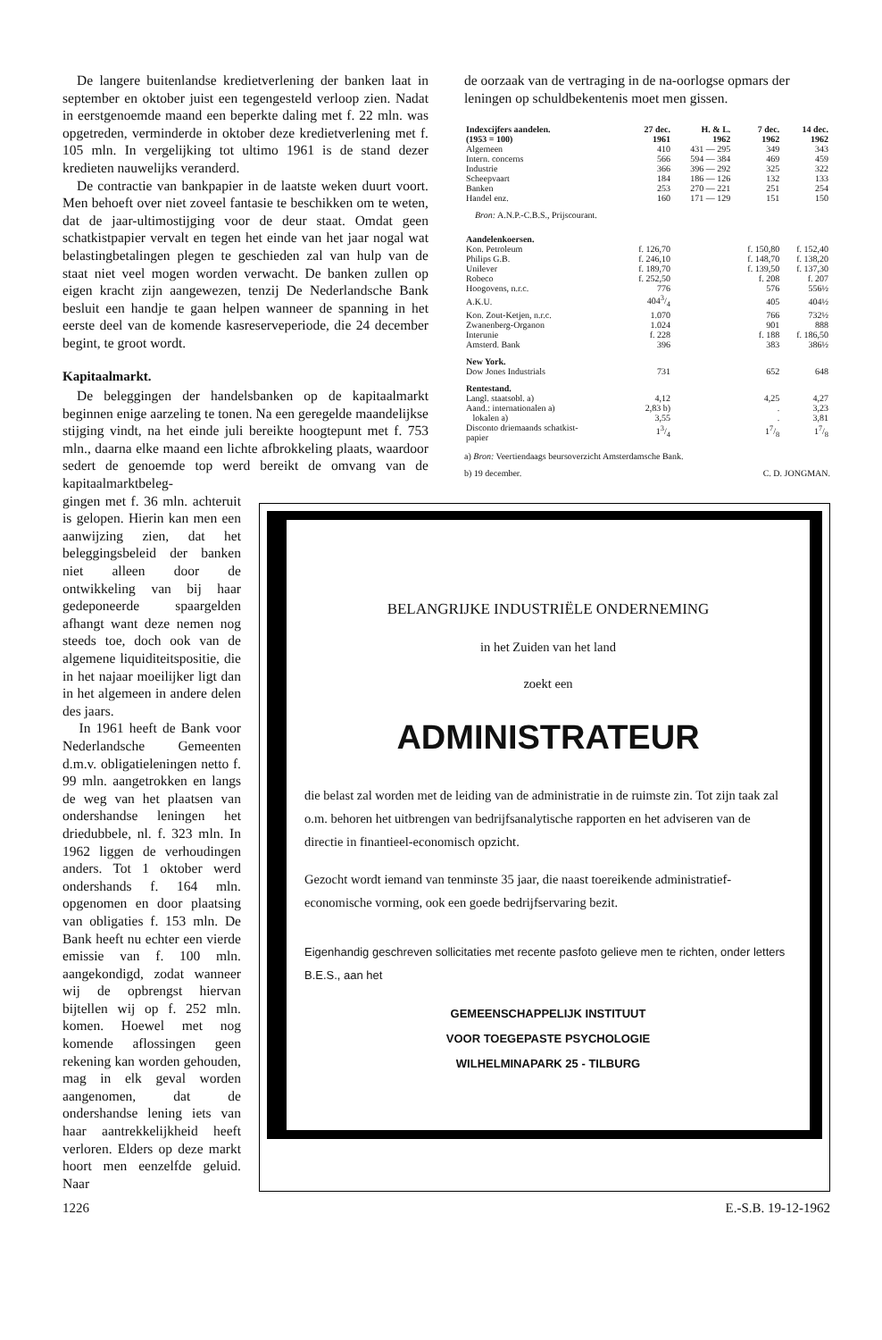De langere buitenlandse kredietverlening der banken laat in september en oktober juist een tegengesteld verloop zien. Nadat in eerstgenoemde maand een beperkte daling met f. 22 mln. was opgetreden, verminderde in oktober deze kredietverlening met f. 105 mln. In vergelijking tot ultimo 1961 is de stand dezer kredieten nauwelijks veranderd.
De contractie van bankpapier in de laatste weken duurt voort. Men behoeft over niet zoveel fantasie te beschikken om te weten, dat de jaar-ultimostijging voor de deur staat. Omdat geen schatkistpapier vervalt en tegen het einde van het jaar nogal wat belastingbetalingen plegen te geschieden zal van hulp van de staat niet veel mogen worden verwacht. De banken zullen op eigen kracht zijn aangewezen, tenzij De Nederlandsche Bank besluit een handje te gaan helpen wanneer de spanning in het eerste deel van de komende kasreserveperiode, die 24 december begint, te groot wordt.
Kapitaalmarkt.
De beleggingen der handelsbanken op de kapitaalmarkt beginnen enige aarzeling te tonen. Na een geregelde maandelijkse stijging vindt, na het einde juli bereikte hoogtepunt met f. 753 mln., daarna elke maand een lichte afbrokkeling plaats, waardoor sedert de genoemde top werd bereikt de omvang van de kapitaalmarktbeleg-
de oorzaak van de vertraging in de na-oorlogse opmars der leningen op schuldbekentenis moet men gissen.
| Indexcijfers aandelen. (1953 = 100) | 27 dec. 1961 | H. & L. 1962 | 7 dec. 1962 | 14 dec. 1962 |
| --- | --- | --- | --- | --- |
| Algemeen | 410 | 431 — 295 | 349 | 343 |
| Intern. concerns | 566 | 594 — 384 | 469 | 459 |
| Industrie | 366 | 396 — 292 | 325 | 322 |
| Scheepvaart | 184 | 186 — 126 | 132 | 133 |
| Banken | 253 | 270 — 221 | 251 | 254 |
| Handel enz. | 160 | 171 — 129 | 151 | 150 |
| Bron: A.N.P.-C.B.S., Prijscourant. | | | | |
| Aandelenkoersen. | | | | |
| Kon. Petroleum | f. 126,70 | | f. 150,80 | f. 152,40 |
| Philips G.B. | f. 246,10 | | f. 148,70 | f. 138,20 |
| Unilever | f. 189,70 | | f. 139,50 | f. 137,30 |
| Robeco | f. 252,50 | | f. 208 | f. 207 |
| Hoogovens, n.r.c. | 776 | | 576 | 556½ |
| A.K.U. | 4043/4 | | 405 | 404½ |
| Kon. Zout-Ketjen, n.r.c. | 1.070 | | 766 | 732½ |
| Zwanenberg-Organon | 1.024 | | 901 | 888 |
| Interunie | f. 228 | | f. 188 | f. 186,50 |
| Amsterd. Bank | 396 | | 383 | 386½ |
| New York. | | | | |
| Dow Jones Industrials | 731 | | 652 | 648 |
| Rentestand. | | | | |
| Langl. staatsobl. a) | 4,12 | | 4,25 | 4,27 |
| Aand.: internationalen a) | 2,83 b) | | . | 3,23 |
| lokalen a) | 3,55 | | . | 3,81 |
| Disconto driemaands schatkist- papier | 13/4 | | 17/8 | 17/8 |
a) Bron: Veertiendaags beursoverzicht Amsterdamsche Bank.
b) 19 december. C. D. JONGMAN.
gingen met f. 36 mln. achteruit is gelopen. Hierin kan men een aanwijzing zien, dat het beleggingsbeleid der banken niet alleen door de ontwikkeling van bij haar gedeponeerde spaargelden afhangt want deze nemen nog steeds toe, doch ook van de algemene liquiditeitspositie, die in het najaar moeilijker ligt dan in het algemeen in andere delen des jaars.
In 1961 heeft de Bank voor Nederlandsche Gemeenten d.m.v. obligatieleningen netto f. 99 mln. aangetrokken en langs de weg van het plaatsen van ondershandse leningen het driedubbele, nl. f. 323 mln. In 1962 liggen de verhoudingen anders. Tot 1 oktober werd ondershands f. 164 mln. opgenomen en door plaatsing van obligaties f. 153 mln. De Bank heeft nu echter een vierde emissie van f. 100 mln. aangekondigd, zodat wanneer wij de opbrengst hiervan bijtellen wij op f. 252 mln. komen. Hoewel met nog komende aflossingen geen rekening kan worden gehouden, mag in elk geval worden aangenomen, dat de ondershandse lening iets van haar aantrekkelijkheid heeft verloren. Elders op deze markt hoort men eenzelfde geluid. Naar
BELANGRIJKE INDUSTRIËLE ONDERNEMING
in het Zuiden van het land
zoekt een
ADMINISTRATEUR
die belast zal worden met de leiding van de administratie in de ruimste zin. Tot zijn taak zal o.m. behoren het uitbrengen van bedrijfsanalytische rapporten en het adviseren van de directie in finantieel-economisch opzicht.
Gezocht wordt iemand van tenminste 35 jaar, die naast toereikende administratief-economische vorming, ook een goede bedrijfservaring bezit.
Eigenhandig geschreven sollicitaties met recente pasfoto gelieve men te richten, onder letters B.E.S., aan het
GEMEENSCHAPPELIJK INSTITUUT
VOOR TOEGEPASTE PSYCHOLOGIE
WILHELMINAPARK 25 - TILBURG
1226 E.-S.B. 19-12-1962